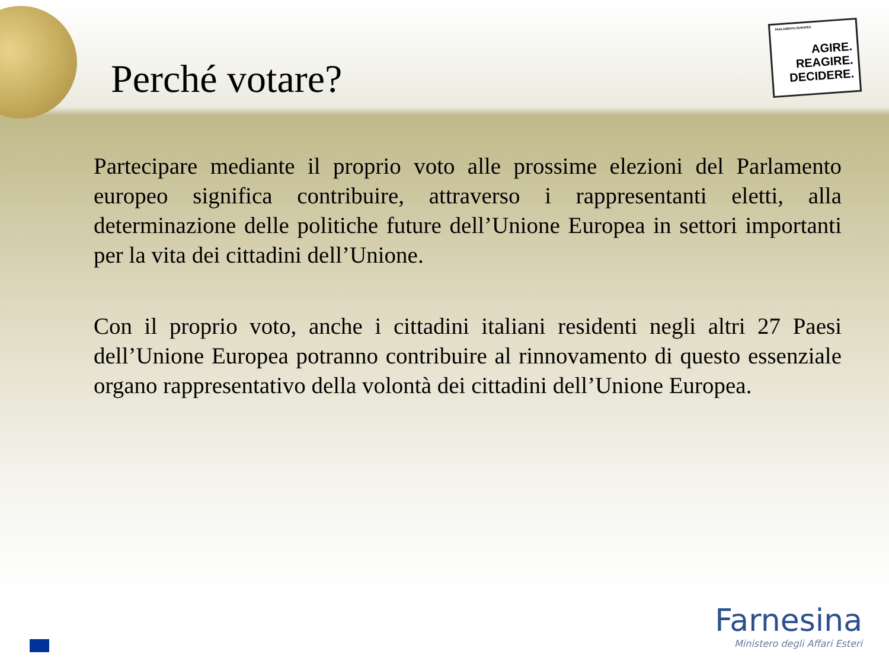PARLAMENTO EUROPEO
AGIRE.
REAGIRE.
DECIDERE.
Perché votare?
Partecipare mediante il proprio voto alle prossime elezioni del Parlamento europeo significa contribuire, attraverso i rappresentanti eletti, alla determinazione delle politiche future dell’Unione Europea in settori importanti per la vita dei cittadini dell’Unione.
Con il proprio voto, anche i cittadini italiani residenti negli altri 27 Paesi dell’Unione Europea potranno contribuire al rinnovamento di questo essenziale organo rappresentativo della volontà dei cittadini dell’Unione Europea.
Farnesina
Ministero degli Affari Esteri